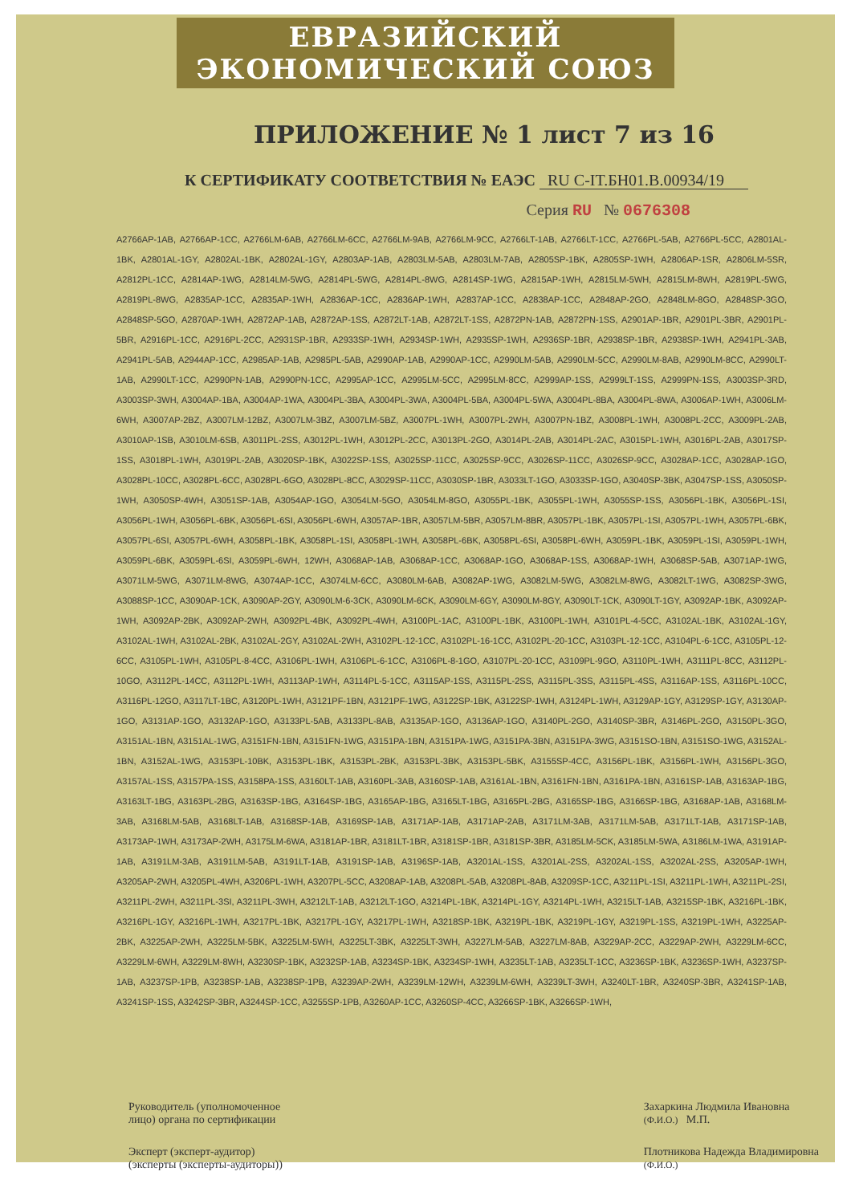ЕВРАЗИЙСКИЙ ЭКОНОМИЧЕСКИЙ СОЮЗ
ПРИЛОЖЕНИЕ № 1 лист 7 из 16
К СЕРТИФИКАТУ СООТВЕТСТВИЯ № ЕАЭС RU C-IT.БН01.В.00934/19
Серия RU № 0676308
A2766AP-1AB, A2766AP-1CC, A2766LM-6AB, A2766LM-6CC, A2766LM-9AB, A2766LM-9CC, A2766LT-1AB, A2766LT-1CC, A2766PL-5AB, A2766PL-5CC, A2801AL-1BK, A2801AL-1GY, A2802AL-1BK, A2802AL-1GY, A2803AP-1AB, A2803LM-5AB, A2803LM-7AB, A2805SP-1BK, A2805SP-1WH, A2806AP-1SR, A2806LM-5SR, A2812PL-1CC, A2814AP-1WG, A2814LM-5WG, A2814PL-5WG, A2814PL-8WG, A2814SP-1WG, A2815AP-1WH, A2815LM-5WH, A2815LM-8WH, A2819PL-5WG, A2819PL-8WG, A2835AP-1CC, A2835AP-1WH, A2836AP-1CC, A2836AP-1WH, A2837AP-1CC, A2838AP-1CC, A2848AP-2GO, A2848LM-8GO, A2848SP-3GO, A2848SP-5GO, A2870AP-1WH, A2872AP-1AB, A2872AP-1SS, A2872LT-1AB, A2872LT-1SS, A2872PN-1AB, A2872PN-1SS, A2901AP-1BR, A2901PL-3BR, A2901PL-5BR, A2916PL-1CC, A2916PL-2CC, A2931SP-1BR, A2933SP-1WH, A2934SP-1WH, A2935SP-1WH, A2936SP-1BR, A2938SP-1BR, A2938SP-1WH, A2941PL-3AB, A2941PL-5AB, A2944AP-1CC, A2985AP-1AB, A2985PL-5AB, A2990AP-1AB, A2990AP-1CC, A2990LM-5AB, A2990LM-5CC, A2990LM-8AB, A2990LM-8CC, A2990LT-1AB, A2990LT-1CC, A2990PN-1AB, A2990PN-1CC, A2995AP-1CC, A2995LM-5CC, A2995LM-8CC, A2999AP-1SS, A2999LT-1SS, A2999PN-1SS, A3003SP-3RD, A3003SP-3WH, A3004AP-1BA, A3004AP-1WA, A3004PL-3BA, A3004PL-3WA, A3004PL-5BA, A3004PL-5WA, A3004PL-8BA, A3004PL-8WA, A3006AP-1WH, A3006LM-6WH, A3007AP-2BZ, A3007LM-12BZ, A3007LM-3BZ, A3007LM-5BZ, A3007PL-1WH, A3007PL-2WH, A3007PN-1BZ, A3008PL-1WH, A3008PL-2CC, A3009PL-2AB, A3010AP-1SB, A3010LM-6SB, A3011PL-2SS, A3012PL-1WH, A3012PL-2CC, A3013PL-2GO, A3014PL-2AB, A3014PL-2AC, A3015PL-1WH, A3016PL-2AB, A3017SP-1SS, A3018PL-1WH, A3019PL-2AB, A3020SP-1BK, A3022SP-1SS, A3025SP-11CC, A3025SP-9CC, A3026SP-11CC, A3026SP-9CC, A3028AP-1CC, A3028AP-1GO, A3028PL-10CC, A3028PL-6CC, A3028PL-6GO, A3028PL-8CC, A3029SP-11CC, A3030SP-1BR, A3033LT-1GO, A3033SP-1GO, A3040SP-3BK, A3047SP-1SS, A3050SP-1WH, A3050SP-4WH, A3051SP-1AB, A3054AP-1GO, A3054LM-5GO, A3054LM-8GO, A3055PL-1BK, A3055PL-1WH, A3055SP-1SS, A3056PL-1BK, A3056PL-1SI, A3056PL-1WH, A3056PL-6BK, A3056PL-6SI, A3056PL-6WH, A3057AP-1BR, A3057LM-5BR, A3057LM-8BR, A3057PL-1BK, A3057PL-1SI, A3057PL-1WH, A3057PL-6BK, A3057PL-6SI, A3057PL-6WH, A3058PL-1BK, A3058PL-1SI, A3058PL-1WH, A3058PL-6BK, A3058PL-6SI, A3058PL-6WH, A3059PL-1BK, A3059PL-1SI, A3059PL-1WH, A3059PL-6BK, A3059PL-6SI, A3059PL-6WH, 12WH, A3068AP-1AB, A3068AP-1CC, A3068AP-1GO, A3068AP-1SS, A3068AP-1WH, A3068SP-5AB, A3071AP-1WG, A3071LM-5WG, A3071LM-8WG, A3074AP-1CC, A3074LM-6CC, A3080LM-6AB, A3082AP-1WG, A3082LM-5WG, A3082LM-8WG, A3082LT-1WG, A3082SP-3WG, A3088SP-1CC, A3090AP-1CK, A3090AP-2GY, A3090LM-6-3CK, A3090LM-6CK, A3090LM-6GY, A3090LM-8GY, A3090LT-1CK, A3090LT-1GY, A3092AP-1BK, A3092AP-1WH, A3092AP-2BK, A3092AP-2WH, A3092PL-4BK, A3092PL-4WH, A3100PL-1AC, A3100PL-1BK, A3100PL-1WH, A3101PL-4-5CC, A3102AL-1BK, A3102AL-1GY, A3102AL-1WH, A3102AL-2BK, A3102AL-2GY, A3102AL-2WH, A3102PL-12-1CC, A3102PL-16-1CC, A3102PL-20-1CC, A3103PL-12-1CC, A3104PL-6-1CC, A3105PL-12-6CC, A3105PL-1WH, A3105PL-8-4CC, A3106PL-1WH, A3106PL-6-1CC, A3106PL-8-1GO, A3107PL-20-1CC, A3109PL-9GO, A3110PL-1WH, A3111PL-8CC, A3112PL-10GO, A3112PL-14CC, A3112PL-1WH, A3113AP-1WH, A3114PL-5-1CC, A3115AP-1SS, A3115PL-2SS, A3115PL-3SS, A3115PL-4SS, A3116AP-1SS, A3116PL-10CC, A3116PL-12GO, A3117LT-1BC, A3120PL-1WH, A3121PF-1BN, A3121PF-1WG, A3122SP-1BK, A3122SP-1WH, A3124PL-1WH, A3129AP-1GY, A3129SP-1GY, A3130AP-1GO, A3131AP-1GO, A3132AP-1GO, A3133PL-5AB, A3133PL-8AB, A3135AP-1GO, A3136AP-1GO, A3140PL-2GO, A3140SP-3BR, A3146PL-2GO, A3150PL-3GO, A3151AL-1BN, A3151AL-1WG, A3151FN-1BN, A3151FN-1WG, A3151PA-1BN, A3151PA-1WG, A3151PA-3BN, A3151PA-3WG, A3151SO-1BN, A3151SO-1WG, A3152AL-1BN, A3152AL-1WG, A3153PL-10BK, A3153PL-1BK, A3153PL-2BK, A3153PL-3BK, A3153PL-5BK, A3155SP-4CC, A3156PL-1BK, A3156PL-1WH, A3156PL-3GO, A3157AL-1SS, A3157PA-1SS, A3158PA-1SS, A3160LT-1AB, A3160PL-3AB, A3160SP-1AB, A3161AL-1BN, A3161FN-1BN, A3161PA-1BN, A3161SP-1AB, A3163AP-1BG, A3163LT-1BG, A3163PL-2BG, A3163SP-1BG, A3164SP-1BG, A3165AP-1BG, A3165LT-1BG, A3165PL-2BG, A3165SP-1BG, A3166SP-1BG, A3168AP-1AB, A3168LM-3AB, A3168LM-5AB, A3168LT-1AB, A3168SP-1AB, A3169SP-1AB, A3171AP-1AB, A3171AP-2AB, A3171LM-3AB, A3171LM-5AB, A3171LT-1AB, A3171SP-1AB, A3173AP-1WH, A3173AP-2WH, A3175LM-6WA, A3181AP-1BR, A3181LT-1BR, A3181SP-1BR, A3181SP-3BR, A3185LM-5CK, A3185LM-5WA, A3186LM-1WA, A3191AP-1AB, A3191LM-3AB, A3191LM-5AB, A3191LT-1AB, A3191SP-1AB, A3196SP-1AB, A3201AL-1SS, A3201AL-2SS, A3202AL-1SS, A3202AL-2SS, A3205AP-1WH, A3205AP-2WH, A3205PL-4WH, A3206PL-1WH, A3207PL-5CC, A3208AP-1AB, A3208PL-5AB, A3208PL-8AB, A3209SP-1CC, A3211PL-1SI, A3211PL-1WH, A3211PL-2SI, A3211PL-2WH, A3211PL-3SI, A3211PL-3WH, A3212LT-1AB, A3212LT-1GO, A3214PL-1BK, A3214PL-1GY, A3214PL-1WH, A3215LT-1AB, A3215SP-1BK, A3216PL-1BK, A3216PL-1GY, A3216PL-1WH, A3217PL-1BK, A3217PL-1GY, A3217PL-1WH, A3218SP-1BK, A3219PL-1BK, A3219PL-1GY, A3219PL-1SS, A3219PL-1WH, A3225AP-2BK, A3225AP-2WH, A3225LM-5BK, A3225LM-5WH, A3225LT-3BK, A3225LT-3WH, A3227LM-5AB, A3227LM-8AB, A3229AP-2CC, A3229AP-2WH, A3229LM-6CC, A3229LM-6WH, A3229LM-8WH, A3230SP-1BK, A3232SP-1AB, A3234SP-1BK, A3234SP-1WH, A3235LT-1AB, A3235LT-1CC, A3236SP-1BK, A3236SP-1WH, A3237SP-1AB, A3237SP-1PB, A3238SP-1AB, A3238SP-1PB, A3239AP-2WH, A3239LM-12WH, A3239LM-6WH, A3239LT-3WH, A3240LT-1BR, A3240SP-3BR, A3241SP-1AB, A3241SP-1SS, A3242SP-3BR, A3244SP-1CC, A3255SP-1PB, A3260AP-1CC, A3260SP-4CC, A3266SP-1BK, A3266SP-1WH,
Руководитель (уполномоченное
лицо) органа по сертификации
Эксперт (эксперт-аудитор)
(эксперты (эксперты-аудиторы))
Захаркина Людмила Ивановна
(Ф.И.О.) М.П.
Плотникова Надежда Владимировна
(Ф.И.О.)